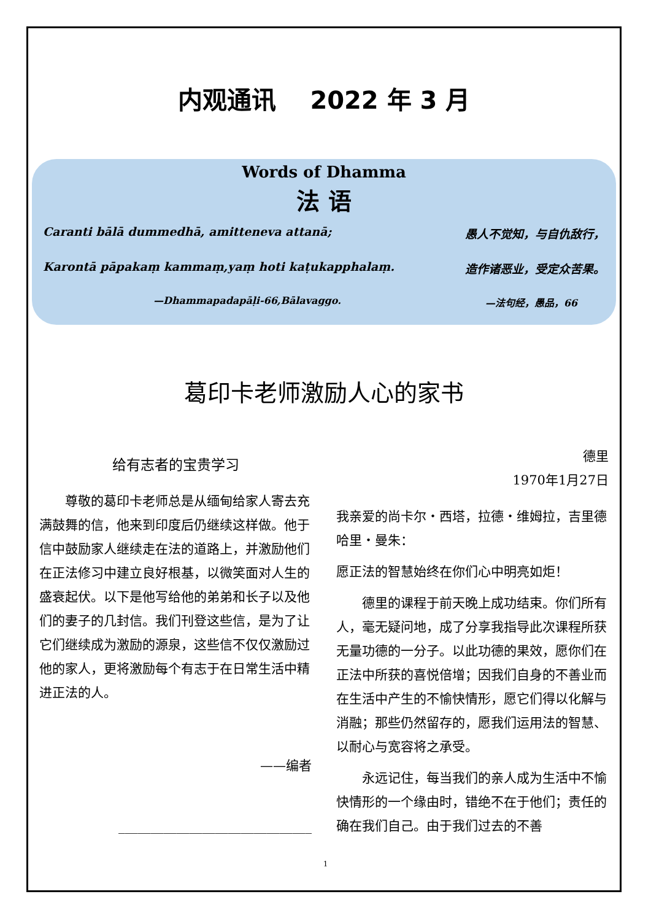内观通讯 2022 年 3 月
Words of Dhamma
法 语
Caranti bālā dummedhā, amitteneva attanā; 愚人不觉知，与自仇敌行，
Karontā pāpakaṃ kammaṃ,yaṃ hoti kaṭukapphalaṃ. 造作诸恶业，受定众苦果。
—Dhammapadapāḷi-66,Bālavaggo. —法句经，愚品，66
葛印卡老师激励人心的家书
给有志者的宝贵学习
尊敬的葛印卡老师总是从缅甸给家人寄去充满鼓舞的信，他来到印度后仍继续这样做。他于信中鼓励家人继续走在法的道路上，并激励他们在正法修习中建立良好根基，以微笑面对人生的盛衰起伏。以下是他写给他的弟弟和长子以及他们的妻子的几封信。我们刊登这些信，是为了让它们继续成为激励的源泉，这些信不仅仅激励过他的家人，更将激励每个有志于在日常生活中精进正法的人。
——编者
______________________________
德里
1970年1月27日
我亲爱的尚卡尔・西塔，拉德・维姆拉，吉里德哈里・曼朱：
愿正法的智慧始终在你们心中明亮如炬！
德里的课程于前天晚上成功结束。你们所有人，毫无疑问地，成了分享我指导此次课程所获无量功德的一分子。以此功德的果效，愿你们在正法中所获的喜悦倍增；因我们自身的不善业而在生活中产生的不愉快情形，愿它们得以化解与消融；那些仍然留存的，愿我们运用法的智慧、以耐心与宽容将之承受。
永远记住，每当我们的亲人成为生活中不愉快情形的一个缘由时，错绝不在于他们；责任的确在我们自己。由于我们过去的不善
1